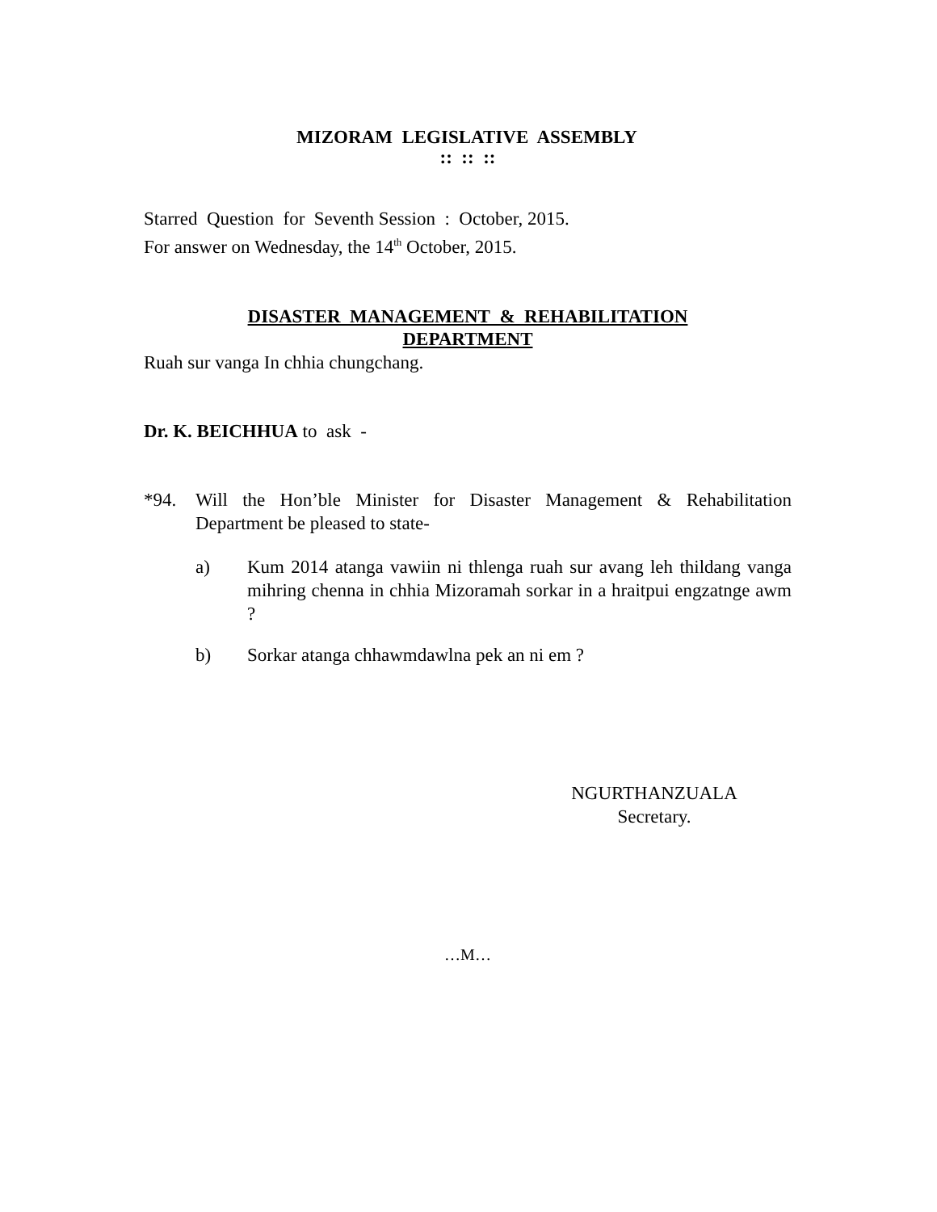MIZORAM LEGISLATIVE ASSEMBLY
:: :: ::
Starred Question for Seventh Session : October, 2015.
For answer on Wednesday, the 14<sup>th</sup> October, 2015.
DISASTER MANAGEMENT & REHABILITATION
DEPARTMENT
Ruah sur vanga In chhia chungchang.
Dr. K. BEICHHUA to ask -
*94. Will the Hon’ble Minister for Disaster Management & Rehabilitation Department be pleased to state-
a) Kum 2014 atanga vawiin ni thlenga ruah sur avang leh thildang vanga mihring chenna in chhia Mizoramah sorkar in a hraitpui engzatnge awm ?
b) Sorkar atanga chhawmdawlna pek an ni em ?
NGURTHANZUALA
Secretary.
…M…